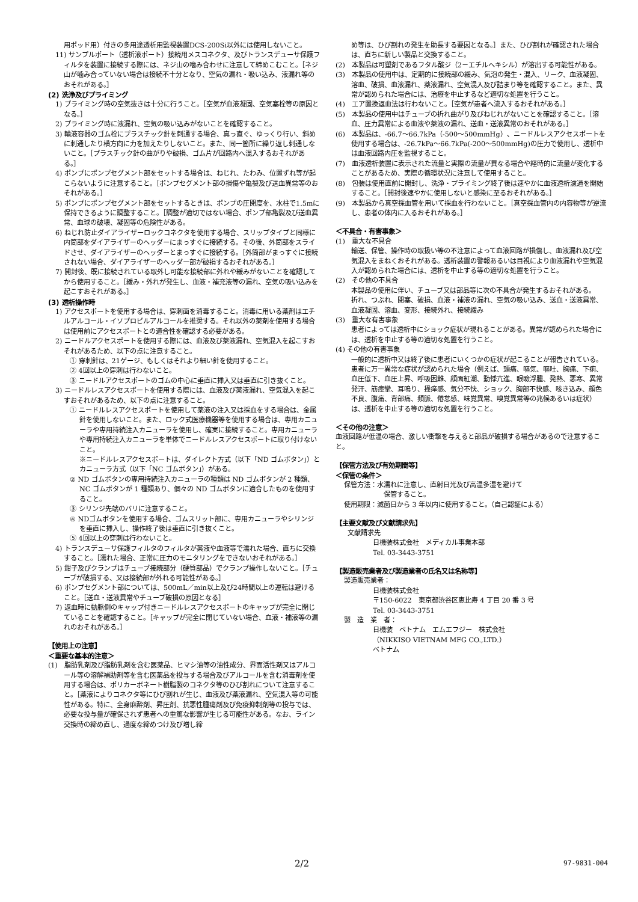用ポッド用）付きの多用途透析用監視装置DCS-200Si以外には使用しないこと。
11) サンプルポート（透析液ポート）接続用メスコネクタ、及びトランスデューサ保護フィルタを装置に接続する際には、ネジ山の噛み合わせに注意して締めこむこと。［ネジ山が噛み合っていない場合は接続不十分となり、空気の漏れ・吸い込み、液漏れ等のおそれがある。］
(2) 洗浄及びプライミング
1) プライミング時の空気抜きは十分に行うこと。［空気が血液凝固、空気塞栓等の原因となる。］
2) プライミング時に液漏れ、空気の吸い込みがないことを確認すること。
3) 輸液容器のゴム栓にプラスチック針を刺通する場合、真っ直ぐ、ゆっくり行い、斜めに刺通したり横方向に力を加えたりしないこと。また、同一箇所に繰り返し刺通しないこと。［プラスチック針の曲がりや破損、ゴム片が回路内へ混入するおそれがある。］
4) ポンプにポンプセグメント部をセットする場合は、ねじれ、たわみ、位置ずれ等が起こらないように注意すること。［ポンプセグメント部の損傷や亀裂及び送血異常等のおそれがある。］
5) ポンプにポンプセグメント部をセットするときは、ポンプの圧閉度を、水柱で1.5mに保持できるように調整すること。［調整が適切ではない場合、ポンプ部亀裂及び送血異常、血球の破壊、凝固等の危険性がある。
6) ねじれ防止ダイアライザーロックコネクタを使用する場合、スリップタイプと同様に内筒部をダイアライザーのヘッダーにまっすぐに接続する。その後、外筒部をスライドさせ、ダイアライザーのヘッダーとまっすぐに接続する。［外筒部がまっすぐに接続されない場合、ダイアライザーのヘッダー部が破損するおそれがある。］
7) 開封後、既に接続されている取外し可能な接続部に外れや緩みがないことを確認してから使用すること。［緩み・外れが発生し、血液・補充液等の漏れ、空気の吸い込みを起こすおそれがある。］
(3) 透析操作時
1) アクセスポートを使用する場合は、穿刺面を消毒すること。消毒に用いる薬剤はエチルアルコール・イソプロピルアルコールを推奨する。それ以外の薬剤を使用する場合は使用前にアクセスポートとの適合性を確認する必要がある。
2) ニードルアクセスポートを使用する際には、血液及び薬液漏れ、空気混入を起こすおそれがあるため、以下の点に注意すること。
① 穿刺針は、21ゲージ、もしくはそれより細い針を使用すること。
② 4回以上の穿刺は行わないこと。
③ ニードルアクセスポートのゴムの中心に垂直に挿入又は垂直に引き抜くこと。
3) ニードルレスアクセスポートを使用する際には、血液及び薬液漏れ、空気混入を起こすおそれがあるため、以下の点に注意すること。
① ニードルレスアクセスポートを使用して薬液の注入又は採血をする場合は、金属針を使用しないこと。また、ロック式医療機器等を使用する場合は、専用カニューラや専用持続注入カニューラを使用し、確実に接続すること。専用カニューラや専用持続注入カニューラを単体でニードルレスアクセスポートに取り付けないこと。
※ニードルレスアクセスポートは、ダイレクト方式（以下「ND ゴムボタン」）とカニューラ方式（以下「NC ゴムボタン」）がある。
② ND ゴムボタンの専用持続注入カニューラの種類は ND ゴムボタンが 2 種類、NC ゴムボタンが 1 種類あり、個々の ND ゴムボタンに適合したものを使用すること。
③ シリンジ先端のバリに注意すること。
④ NDゴムボタンを使用する場合、ゴムスリット部に、専用カニューラやシリンジを垂直に挿入し、操作終了後は垂直に引き抜くこと。
⑤ 4回以上の穿刺は行わないこと。
4) トランスデューサ保護フィルタのフィルタが薬液や血液等で濡れた場合、直ちに交換すること。［濡れた場合、正常に圧力のモニタリングをできないおそれがある。］
5) 鉗子及びクランプはチューブ接続部分（硬質部品）でクランプ操作しないこと。［チューブが破損する、又は接続部が外れる可能性がある。］
6) ポンプセグメント部については、500mL／min以上及び24時間以上の運転は避けること。［送血・送液異常やチューブ破損の原因となる］
7) 返血時に動脈側のキャップ付きニードルレスアクセスポートのキャップが完全に閉じていることを確認すること。［キャップが完全に閉じていない場合、血液・補液等の漏れのおそれがある。］
【使用上の注意】
＜重要な基本的注意＞
(1)　脂肪乳剤及び脂肪乳剤を含む医薬品、ヒマシ油等の油性成分、界面活性剤又はアルコール等の溶解補助剤等を含む医薬品を投与する場合及びアルコールを含む消毒剤を使用する場合は、ポリカーボネート樹脂製のコネクタ等のひび割れについて注意すること。［薬液によりコネクタ等にひび割れが生じ、血液及び薬液漏れ、空気混入等の可能性がある。特に、全身麻酔剤、昇圧剤、抗悪性腫瘍剤及び免疫抑制剤等の投与では、必要な投与量が確保されず患者への重篤な影響が生じる可能性がある。なお、ライン交換時の締め直し、過度な締めつけ及び増し締
め等は、ひび割れの発生を助長する要因となる。］また、ひび割れが確認された場合は、直ちに新しい製品と交換すること。
(2)　本製品は可塑剤であるフタル酸ジ（2－エチルヘキシル）が溶出する可能性がある。
(3)　本製品の使用中は、定期的に接続部の緩み、気泡の発生・混入、リーク、血液凝固、溶血、破損、血液漏れ、薬液漏れ、空気混入及び詰まり等を確認すること。また、異常が認められた場合には、治療を中止するなど適切な処置を行うこと。
(4)　エア置換返血法は行わないこと。［空気が患者へ流入するおそれがある。］
(5)　本製品の使用中はチューブの折れ曲がり及びねじれがないことを確認すること。［溶血、圧力異常による血液や薬液の漏れ、送血・送液異常のおそれがある。］
(6)　本製品は、-66.7～66.7kPa（-500～500mmHg）、ニードルレスアクセスポートを使用する場合は、-26.7kPa～66.7kPa(-200～500mmHg)の圧力で使用し、透析中は血液回路内圧を監視すること。
(7)　血液透析装置に表示された流量と実際の流量が異なる場合や経時的に流量が変化することがあるため、実際の循環状況に注意して使用すること。
(8)　包装は使用直前に開封し、洗浄・プライミング終了後は速やかに血液透析濾過を開始すること。［開封後速やかに使用しないと感染に至るおそれがある。］
(9)　本製品から真空採血管を用いて採血を行わないこと。［真空採血管内の内容物等が逆流し、患者の体内に入るおそれがある。］
＜不具合・有害事象＞
(1)　重大な不具合
輸送、保管、操作時の取扱い等の不注意によって血液回路が損傷し、血液漏れ及び空気混入をまねくおそれがある。透析装置の警報あるいは目視により血液漏れや空気混入が認められた場合には、透析を中止する等の適切な処置を行うこと。
(2)　その他の不具合
本製品の使用に伴い、チューブ又は部品等に次の不具合が発生するおそれがある。
折れ、つぶれ、閉塞、破損、血液・補液の漏れ、空気の吸い込み、送血・送液異常、血液凝固、溶血、変形、接続外れ、接続緩み
(3)　重大な有害事象
患者によっては透析中にショック症状が現れることがある。異常が認められた場合には、透析を中止する等の適切な処置を行うこと。
(4) その他の有害事象
一般的に透析中又は終了後に患者にいくつかの症状が起こることが報告されている。患者に万一異常な症状が認められた場合（例えば、頭痛、嘔気、嘔吐、胸痛、下痢、血圧低下、血圧上昇、呼吸困難、顔面紅潮、動悸亢進、眼瞼浮腫、発熱、悪寒、異常発汗、筋痙攣、耳鳴り、掻痒感、気分不快、ショック、胸部不快感、咳き込み、顔色不良、腹痛、背部痛、頻脈、倦怠感、味覚異常、嗅覚異常等の兆候あるいは症状）は、透析を中止する等の適切な処置を行うこと。
＜その他の注意＞
血液回路が低温の場合、激しい衝撃を与えると部品が破損する場合があるので注意すること。
【保管方法及び有効期間等】
＜保管の条件＞
保管方法：水濡れに注意し、直射日光及び高温多湿を避けて
保管すること。
使用期限：滅菌日から 3 年以内に使用すること。（自己認証による）
【主要文献及び文献請求先】
文献請求先
日機装株式会社　メディカル事業本部
Tel. 03-3443-3751
【製造販売業者及び製造業者の氏名又は名称等】
製造販売業者：
日機装株式会社
〒150-6022　東京都渋谷区恵比寿 4 丁目 20 番 3 号
Tel. 03-3443-3751
製　造　業　者：
日機装　ベトナム　エムエフジー　株式会社
（NIKKISO VIETNAM MFG CO.,LTD.）
ベトナム
2/2 97-9831-004